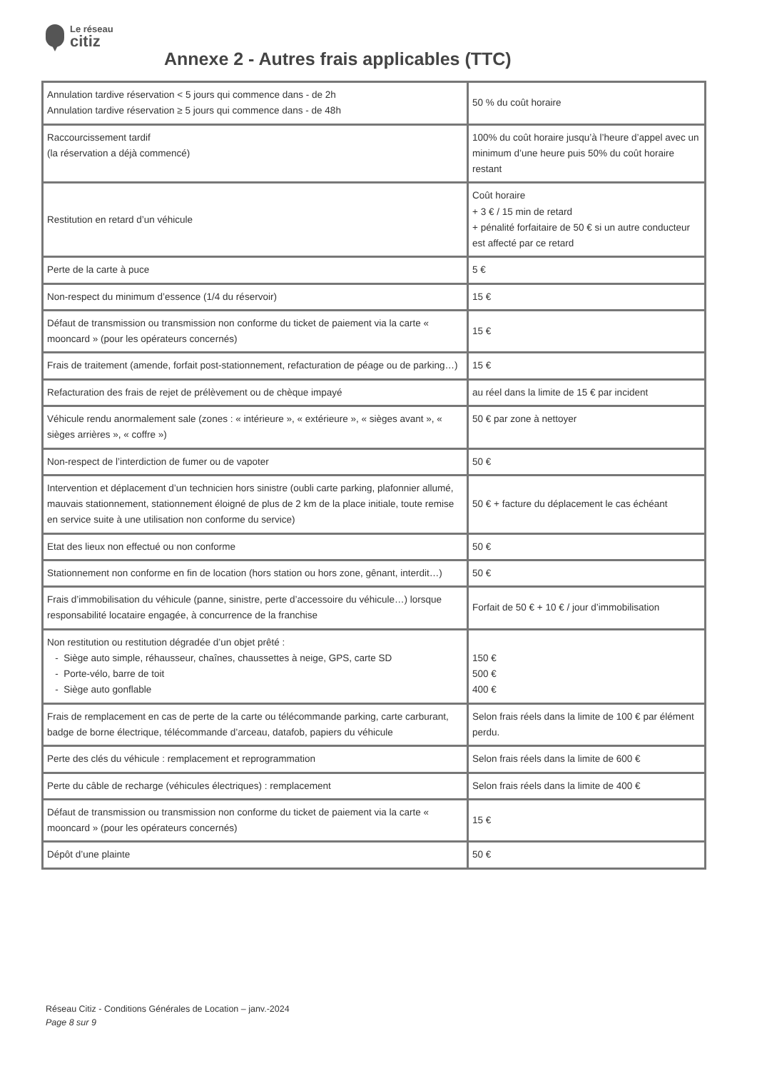Le réseau
citiz
Annexe 2 - Autres frais applicables (TTC)
| Annulation tardive réservation < 5 jours qui commence dans - de 2h Annulation tardive réservation ≥ 5 jours qui commence dans - de 48h | 50 % du coût horaire |
| Raccourcissement tardif (la réservation a déjà commencé) | 100% du coût horaire jusqu’à l’heure d’appel avec un minimum d’une heure puis 50% du coût horaire restant |
| Restitution en retard d’un véhicule | Coût horaire + 3 € / 15 min de retard + pénalité forfaitaire de 50 € si un autre conducteur est affecté par ce retard |
| Perte de la carte à puce | 5 € |
| Non-respect du minimum d’essence (1/4 du réservoir) | 15 € |
| Défaut de transmission ou transmission non conforme du ticket de paiement via la carte « mooncard » (pour les opérateurs concernés) | 15 € |
| Frais de traitement (amende, forfait post-stationnement, refacturation de péage ou de parking…) | 15 € |
| Refacturation des frais de rejet de prélèvement ou de chèque impayé | au réel dans la limite de 15 € par incident |
| Véhicule rendu anormalement sale (zones : « intérieure », « extérieure », « sièges avant », « sièges arrières », « coffre ») | 50 € par zone à nettoyer |
| Non-respect de l’interdiction de fumer ou de vapoter | 50 € |
| Intervention et déplacement d’un technicien hors sinistre (oubli carte parking, plafonnier allumé, mauvais stationnement, stationnement éloigné de plus de 2 km de la place initiale, toute remise en service suite à une utilisation non conforme du service) | 50 € + facture du déplacement le cas échéant |
| Etat des lieux non effectué ou non conforme | 50 € |
| Stationnement non conforme en fin de location (hors station ou hors zone, gênant, interdit…) | 50 € |
| Frais d’immobilisation du véhicule (panne, sinistre, perte d’accessoire du véhicule…) lorsque responsabilité locataire engagée, à concurrence de la franchise | Forfait de 50 € + 10 € / jour d’immobilisation |
| Non restitution ou restitution dégradée d’un objet prêté : - Siège auto simple, réhausseur, chaînes, chaussettes à neige, GPS, carte SD - Porte-vélo, barre de toit - Siège auto gonflable | 150 € 500 € 400 € |
| Frais de remplacement en cas de perte de la carte ou télécommande parking, carte carburant, badge de borne électrique, télécommande d’arceau, datafob, papiers du véhicule | Selon frais réels dans la limite de 100 € par élément perdu. |
| Perte des clés du véhicule : remplacement et reprogrammation | Selon frais réels dans la limite de 600 € |
| Perte du câble de recharge (véhicules électriques) : remplacement | Selon frais réels dans la limite de 400 € |
| Défaut de transmission ou transmission non conforme du ticket de paiement via la carte « mooncard » (pour les opérateurs concernés) | 15 € |
| Dépôt d’une plainte | 50 € |
Réseau Citiz - Conditions Générales de Location – janv.-2024
Page 8 sur 9